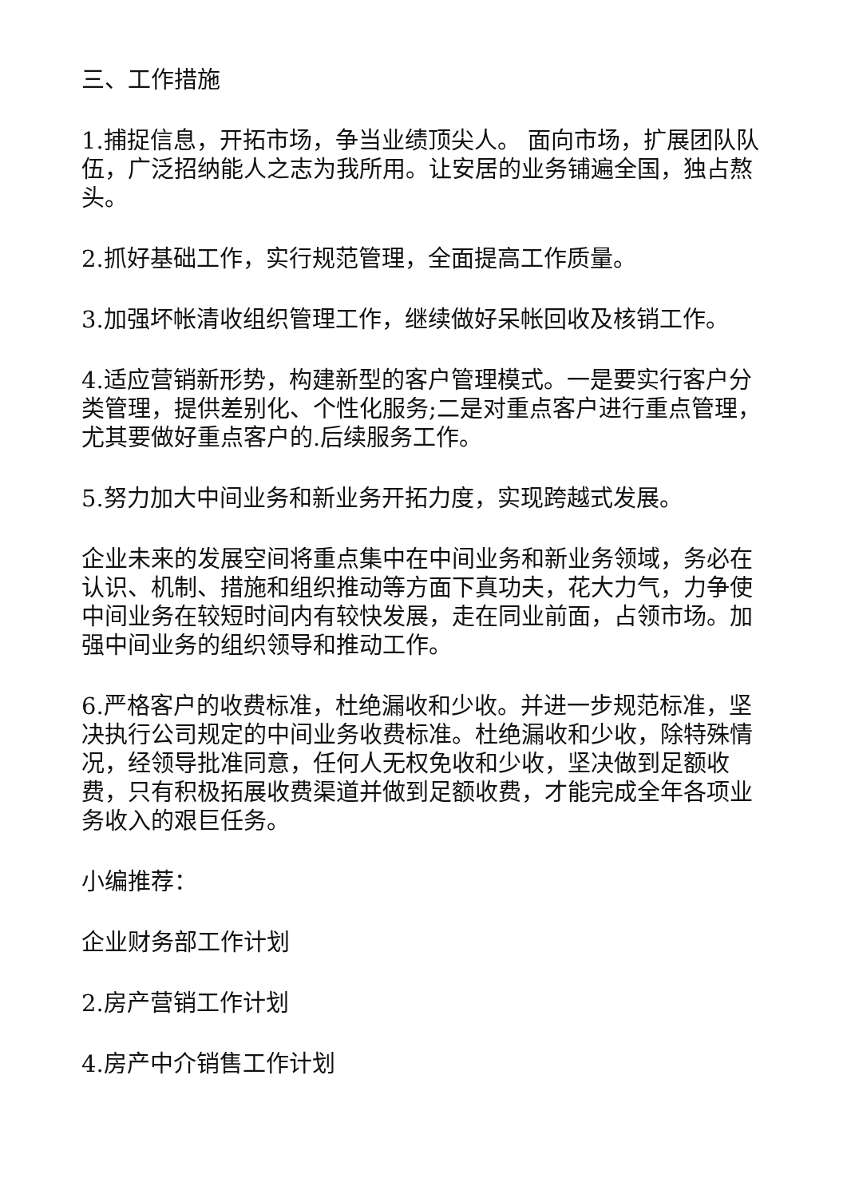三、工作措施
1.捕捉信息，开拓市场，争当业绩顶尖人。 面向市场，扩展团队队伍，广泛招纳能人之志为我所用。让安居的业务铺遍全国，独占熬头。
2.抓好基础工作，实行规范管理，全面提高工作质量。
3.加强坏帐清收组织管理工作，继续做好呆帐回收及核销工作。
4.适应营销新形势，构建新型的客户管理模式。一是要实行客户分类管理，提供差别化、个性化服务;二是对重点客户进行重点管理，尤其要做好重点客户的.后续服务工作。
5.努力加大中间业务和新业务开拓力度，实现跨越式发展。
企业未来的发展空间将重点集中在中间业务和新业务领域，务必在认识、机制、措施和组织推动等方面下真功夫，花大力气，力争使中间业务在较短时间内有较快发展，走在同业前面，占领市场。加强中间业务的组织领导和推动工作。
6.严格客户的收费标准，杜绝漏收和少收。并进一步规范标准，坚决执行公司规定的中间业务收费标准。杜绝漏收和少收，除特殊情况，经领导批准同意，任何人无权免收和少收，坚决做到足额收费，只有积极拓展收费渠道并做到足额收费，才能完成全年各项业务收入的艰巨任务。
小编推荐：
企业财务部工作计划
2.房产营销工作计划
4.房产中介销售工作计划